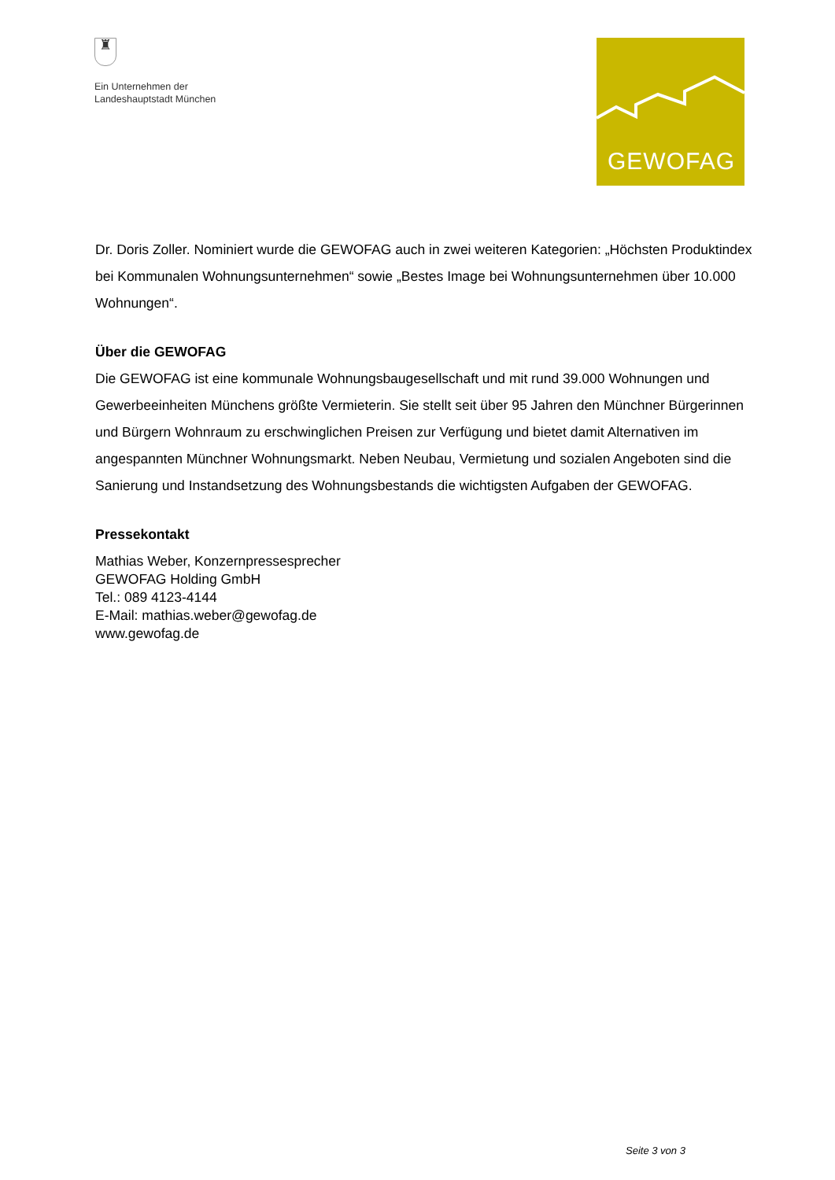♜
Ein Unternehmen der
Landeshauptstadt München
GEWOFAG
Dr. Doris Zoller. Nominiert wurde die GEWOFAG auch in zwei weiteren Kategorien: „Höchsten Produktindex bei Kommunalen Wohnungsunternehmen“ sowie „Bestes Image bei Wohnungsunternehmen über 10.000 Wohnungen“.
Über die GEWOFAG
Die GEWOFAG ist eine kommunale Wohnungsbaugesellschaft und mit rund 39.000 Wohnungen und Gewerbeeinheiten Münchens größte Vermieterin. Sie stellt seit über 95 Jahren den Münchner Bürgerinnen und Bürgern Wohnraum zu erschwinglichen Preisen zur Verfügung und bietet damit Alternativen im angespannten Münchner Wohnungsmarkt. Neben Neubau, Vermietung und sozialen Angeboten sind die Sanierung und Instandsetzung des Wohnungsbestands die wichtigsten Aufgaben der GEWOFAG.
Pressekontakt
Mathias Weber, Konzernpressesprecher
GEWOFAG Holding GmbH
Tel.: 089 4123-4144
E-Mail: mathias.weber@gewofag.de
www.gewofag.de
Seite 3 von 3